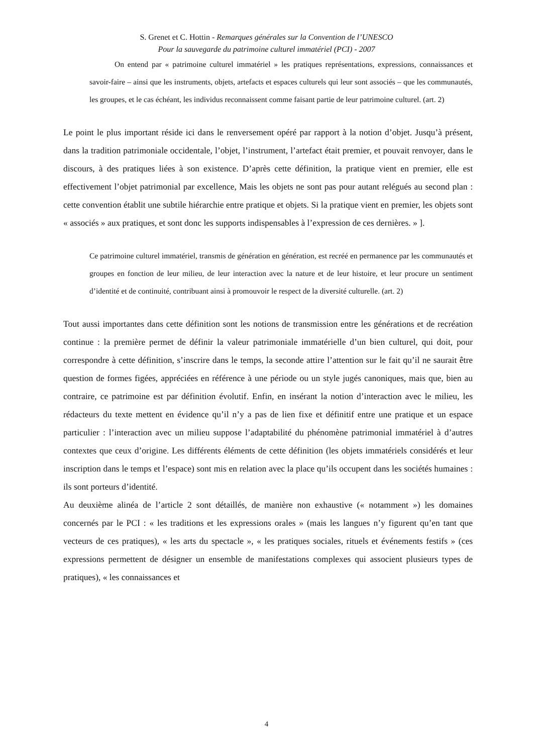S. Grenet et C. Hottin - Remarques générales sur la Convention de l’UNESCO
Pour la sauvegarde du patrimoine culturel immatériel (PCI) - 2007
On entend par « patrimoine culturel immatériel » les pratiques représentations, expressions, connaissances et savoir-faire – ainsi que les instruments, objets, artefacts et espaces culturels qui leur sont associés – que les communautés, les groupes, et le cas échéant, les individus reconnaissent comme faisant partie de leur patrimoine culturel. (art. 2)
Le point le plus important réside ici dans le renversement opéré par rapport à la notion d’objet. Jusqu’à présent, dans la tradition patrimoniale occidentale, l’objet, l’instrument, l’artefact était premier, et pouvait renvoyer, dans le discours, à des pratiques liées à son existence. D’après cette définition, la pratique vient en premier, elle est effectivement l’objet patrimonial par excellence, Mais les objets ne sont pas pour autant relégués au second plan : cette convention établit une subtile hiérarchie entre pratique et objets. Si la pratique vient en premier, les objets sont « associés » aux pratiques, et sont donc les supports indispensables à l’expression de ces dernières. » ].
Ce patrimoine culturel immatériel, transmis de génération en génération, est recréé en permanence par les communautés et groupes en fonction de leur milieu, de leur interaction avec la nature et de leur histoire, et leur procure un sentiment d’identité et de continuité, contribuant ainsi à promouvoir le respect de la diversité culturelle. (art. 2)
Tout aussi importantes dans cette définition sont les notions de transmission entre les générations et de recréation continue : la première permet de définir la valeur patrimoniale immatérielle d’un bien culturel, qui doit, pour correspondre à cette définition, s’inscrire dans le temps, la seconde attire l’attention sur le fait qu’il ne saurait être question de formes figées, appréciées en référence à une période ou un style jugés canoniques, mais que, bien au contraire, ce patrimoine est par définition évolutif. Enfin, en insérant la notion d’interaction avec le milieu, les rédacteurs du texte mettent en évidence qu’il n’y a pas de lien fixe et définitif entre une pratique et un espace particulier : l’interaction avec un milieu suppose l’adaptabilité du phénomène patrimonial immatériel à d’autres contextes que ceux d’origine. Les différents éléments de cette définition (les objets immatériels considérés et leur inscription dans le temps et l’espace) sont mis en relation avec la place qu’ils occupent dans les sociétés humaines : ils sont porteurs d’identité.
Au deuxième alinéa de l’article 2 sont détaillés, de manière non exhaustive (« notamment ») les domaines concernés par le PCI : « les traditions et les expressions orales » (mais les langues n’y figurent qu’en tant que vecteurs de ces pratiques), « les arts du spectacle », « les pratiques sociales, rituels et événements festifs » (ces expressions permettent de désigner un ensemble de manifestations complexes qui associent plusieurs types de pratiques), « les connaissances et
4